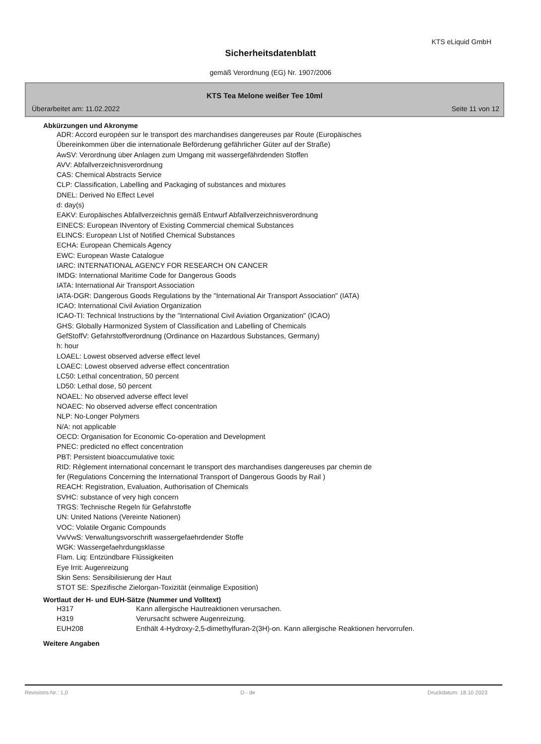KTS eLiquid GmbH
Sicherheitsdatenblatt
gemäß Verordnung (EG) Nr. 1907/2006
KTS Tea Melone weißer Tee 10ml
Überarbeitet am: 11.02.2022 Seite 11 von 12
Abkürzungen und Akronyme
ADR: Accord européen sur le transport des marchandises dangereuses par Route (Europäisches
Übereinkommen über die internationale Beförderung gefährlicher Güter auf der Straße)
AwSV: Verordnung über Anlagen zum Umgang mit wassergefährdenden Stoffen
AVV: Abfallverzeichnisverordnung
CAS: Chemical Abstracts Service
CLP: Classification, Labelling and Packaging of substances and mixtures
DNEL: Derived No Effect Level
d: day(s)
EAKV: Europäisches Abfallverzeichnis gemäß Entwurf Abfallverzeichnisverordnung
EINECS: European INventory of Existing Commercial chemical Substances
ELINCS: European LIst of Notified Chemical Substances
ECHA: European Chemicals Agency
EWC: European Waste Catalogue
IARC: INTERNATIONAL AGENCY FOR RESEARCH ON CANCER
IMDG: International Maritime Code for Dangerous Goods
IATA: International Air Transport Association
IATA-DGR: Dangerous Goods Regulations by the "International Air Transport Association" (IATA)
ICAO: International Civil Aviation Organization
ICAO-TI: Technical Instructions by the "International Civil Aviation Organization" (ICAO)
GHS: Globally Harmonized System of Classification and Labelling of Chemicals
GefStoffV: Gefahrstoffverordnung (Ordinance on Hazardous Substances, Germany)
h: hour
LOAEL: Lowest observed adverse effect level
LOAEC: Lowest observed adverse effect concentration
LC50: Lethal concentration, 50 percent
LD50: Lethal dose, 50 percent
NOAEL: No observed adverse effect level
NOAEC: No observed adverse effect concentration
NLP: No-Longer Polymers
N/A: not applicable
OECD: Organisation for Economic Co-operation and Development
PNEC: predicted no effect concentration
PBT: Persistent bioaccumulative toxic
RID: Règlement international concernant le transport des marchandises dangereuses par chemin de
fer (Regulations Concerning the International Transport of Dangerous Goods by Rail )
REACH: Registration, Evaluation, Authorisation of Chemicals
SVHC: substance of very high concern
TRGS: Technische Regeln für Gefahrstoffe
UN: United Nations (Vereinte Nationen)
VOC: Volatile Organic Compounds
VwVwS: Verwaltungsvorschrift wassergefaehrdender Stoffe
WGK: Wassergefaehrdungsklasse
Flam. Liq: Entzündbare Flüssigkeiten
Eye Irrit: Augenreizung
Skin Sens: Sensibilisierung der Haut
STOT SE: Spezifische Zielorgan-Toxizität (einmalige Exposition)
Wortlaut der H- und EUH-Sätze (Nummer und Volltext)
| H317 | Kann allergische Hautreaktionen verursachen. |
| H319 | Verursacht schwere Augenreizung. |
| EUH208 | Enthält 4-Hydroxy-2,5-dimethylfuran-2(3H)-on. Kann allergische Reaktionen hervorrufen. |
Weitere Angaben
Revisions-Nr.: 1,0 D - de Druckdatum: 18.10.2023